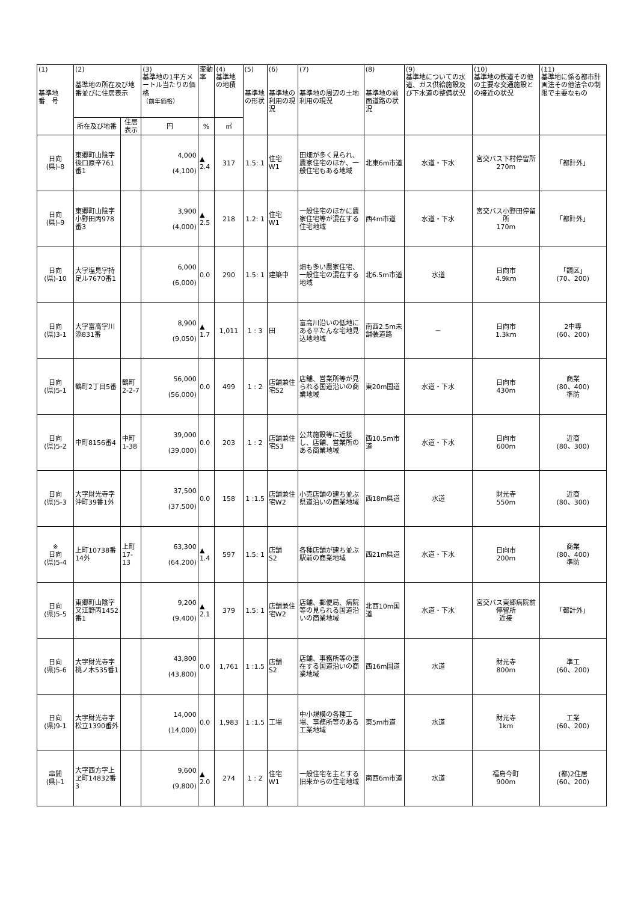| (1) 基準地 番 号 | (2) 基準地の所在及び地番並びに住居表示 | | (3) 基準地の1平方メートル当たりの価格 （前年価格） | 変動率 | (4) 基準地の地積 | (5) 基準地の形状 | (6) 基準地の利用の現況 | (7) 基準地の周辺の土地利用の現況 | (8) 基準地の前面道路の状況 | (9) 基準地についての水道、ガス供給施設及び下水道の整備状況 | (10) 基準地の鉄道その他の主要な交通施設との接近の状況 | (11) 基準地に係る都市計画法その他法令の制限で主要なもの |
| --- | --- | --- | --- | --- | --- | --- | --- | --- | --- | --- | --- | --- |
| | 所在及び地番 | 住居表示 | 円 | % | ㎡ | | | | | | | |
| 日向 (県)-8 | 東郷町山陰字後口原辛761番1 | | 4,000 (4,100) | ▲ 2.4 | 317 | 1.5: 1 | 住宅 W1 | 田畑が多く見られ、農家住宅のほか、一般住宅もある地域 | 北東6m市道 | 水道・下水 | 宮交バス下村停留所 270m | 「都計外」 |
| 日向 (県)-9 | 東郷町山陰字小野田丙978番3 | | 3,900 (4,000) | ▲ 2.5 | 218 | 1.2: 1 | 住宅 W1 | 一般住宅のほかに農家住宅等が混在する住宅地域 | 西4m市道 | 水道・下水 | 宮交バス小野田停留所 170m | 「都計外」 |
| 日向 (県)-10 | 大字塩見字持足ル7670番1 | | 6,000 (6,000) | 0.0 | 290 | 1.5: 1 | 建築中 | 畑も多い農家住宅、一般住宅の混在する地域 | 北6.5m市道 | 水道 | 日向市 4.9km | 「調区」 (70、200) |
| 日向 (県)3-1 | 大字富高字川添831番 | | 8,900 (9,050) | ▲ 1.7 | 1,011 | 1 : 3 | 田 | 富高川沿いの低地にある平たんな宅地見込地地域 | 南西2.5m未舗装道路 | － | 日向市 1.3km | 2中専 (60、200) |
| 日向 (県)5-1 | 鶴町2丁目5番 | 鶴町2-2-7 | 56,000 (56,000) | 0.0 | 499 | 1 : 2 | 店舗兼住宅S2 | 店舗、営業所等が見られる国道沿いの商業地域 | 東20m国道 | 水道・下水 | 日向市 430m | 商業 (80、400) 準防 |
| 日向 (県)5-2 | 中町8156番4 | 中町1-38 | 39,000 (39,000) | 0.0 | 203 | 1 : 2 | 店舗兼住宅S3 | 公共施設等に近接し、店舗、営業所のある商業地域 | 西10.5m市道 | 水道・下水 | 日向市 600m | 近商 (80、300) |
| 日向 (県)5-3 | 大字財光寺字沖町39番1外 | | 37,500 (37,500) | 0.0 | 158 | 1 :1.5 | 店舗兼住宅W2 | 小売店舗の建ち並ぶ県道沿いの商業地域 | 西18m県道 | 水道 | 財光寺 550m | 近商 (80、300) |
| ※ 日向 (県)5-4 | 上町10738番14外 | 上町17-13 | 63,300 (64,200) | ▲ 1.4 | 597 | 1.5: 1 | 店舗 S2 | 各種店舗が建ち並ぶ駅前の商業地域 | 西21m県道 | 水道・下水 | 日向市 200m | 商業 (80、400) 準防 |
| 日向 (県)5-5 | 東郷町山陰字又江野丙1452番1 | | 9,200 (9,400) | ▲ 2.1 | 379 | 1.5: 1 | 店舗兼住宅W2 | 店舗、郵便局、病院等の見られる国道沿いの商業地域 | 北西10m国道 | 水道・下水 | 宮交バス東郷病院前停留所 近接 | 「都計外」 |
| 日向 (県)5-6 | 大字財光寺字桃ノ木535番1 | | 43,800 (43,800) | 0.0 | 1,761 | 1 :1.5 | 店舗 S2 | 店舗、事務所等の混在する国道沿いの商業地域 | 西16m国道 | 水道 | 財光寺 800m | 準工 (60、200) |
| 日向 (県)9-1 | 大字財光寺字松立1390番外 | | 14,000 (14,000) | 0.0 | 1,983 | 1 :1.5 | 工場 | 中小規模の各種工場、事務所等のある工業地域 | 東5m市道 | 水道 | 財光寺 1km | 工業 (60、200) |
| 串間 (県)-1 | 大字西方字上ヱ町14832番3 | | 9,600 (9,800) | ▲ 2.0 | 274 | 1 : 2 | 住宅 W1 | 一般住宅を主とする旧来からの住宅地域 | 南西6m市道 | 水道 | 福島今町 900m | (都)2住居 (60、200) |